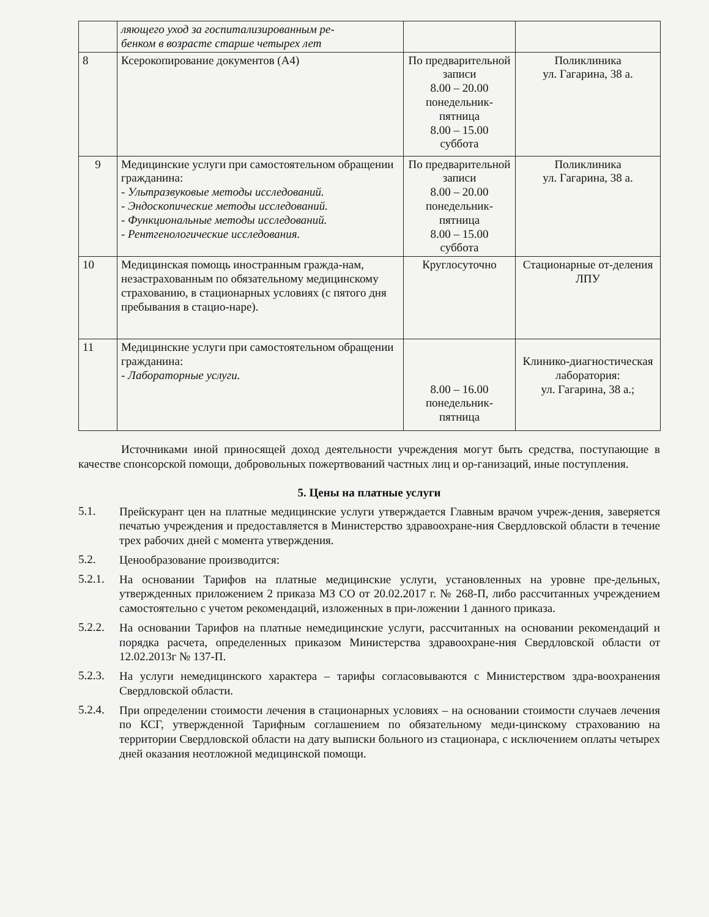| | ляющего уход за госпитализированным ре- бенком в возрасте старше четырех лет | | |
| 8 | Ксерокопирование документов (А4) | По предварительной записи 8.00 – 20.00 понедельник-пятница 8.00 – 15.00 суббота | Поликлиника ул. Гагарина, 38 а. |
| 9 | Медицинские услуги при самостоятельном обращении гражданина: - Ультразвуковые методы исследований. - Эндоскопические методы исследований. - Функциональные методы исследований. - Рентгенологические исследования. | По предварительной записи 8.00 – 20.00 понедельник-пятница 8.00 – 15.00 суббота | Поликлиника ул. Гагарина, 38 а. |
| 10 | Медицинская помощь иностранным гражда-нам, незастрахованным по обязательному медицинскому страхованию, в стационарных условиях (с пятого дня пребывания в стацио-наре). | Круглосуточно | Стационарные от-деления ЛПУ |
| 11 | Медицинские услуги при самостоятельном обращении гражданина: - Лабораторные услуги. | 8.00 – 16.00 понедельник-пятница | Клинико-диагностическая лаборатория: ул. Гагарина, 38 а.; |
Источниками иной приносящей доход деятельности учреждения могут быть средства, поступающие в качестве спонсорской помощи, добровольных пожертвований частных лиц и ор-ганизаций, иные поступления.
5. Цены на платные услуги
5.1.
Прейскурант цен на платные медицинские услуги утверждается Главным врачом учреж-дения, заверяется печатью учреждения и предоставляется в Министерство здравоохране-ния Свердловской области в течение трех рабочих дней с момента утверждения.
5.2.
Ценообразование производится:
5.2.1.
На основании Тарифов на платные медицинские услуги, установленных на уровне пре-дельных, утвержденных приложением 2 приказа МЗ СО от 20.02.2017 г. № 268-П, либо рассчитанных учреждением самостоятельно с учетом рекомендаций, изложенных в при-ложении 1 данного приказа.
5.2.2.
На основании Тарифов на платные немедицинские услуги, рассчитанных на основании рекомендаций и порядка расчета, определенных приказом Министерства здравоохране-ния Свердловской области от 12.02.2013г № 137-П.
5.2.3.
На услуги немедицинского характера – тарифы согласовываются с Министерством здра-воохранения Свердловской области.
5.2.4.
При определении стоимости лечения в стационарных условиях – на основании стоимости случаев лечения по КСГ, утвержденной Тарифным соглашением по обязательному меди-цинскому страхованию на территории Свердловской области на дату выписки больного из стационара, с исключением оплаты четырех дней оказания неотложной медицинской помощи.